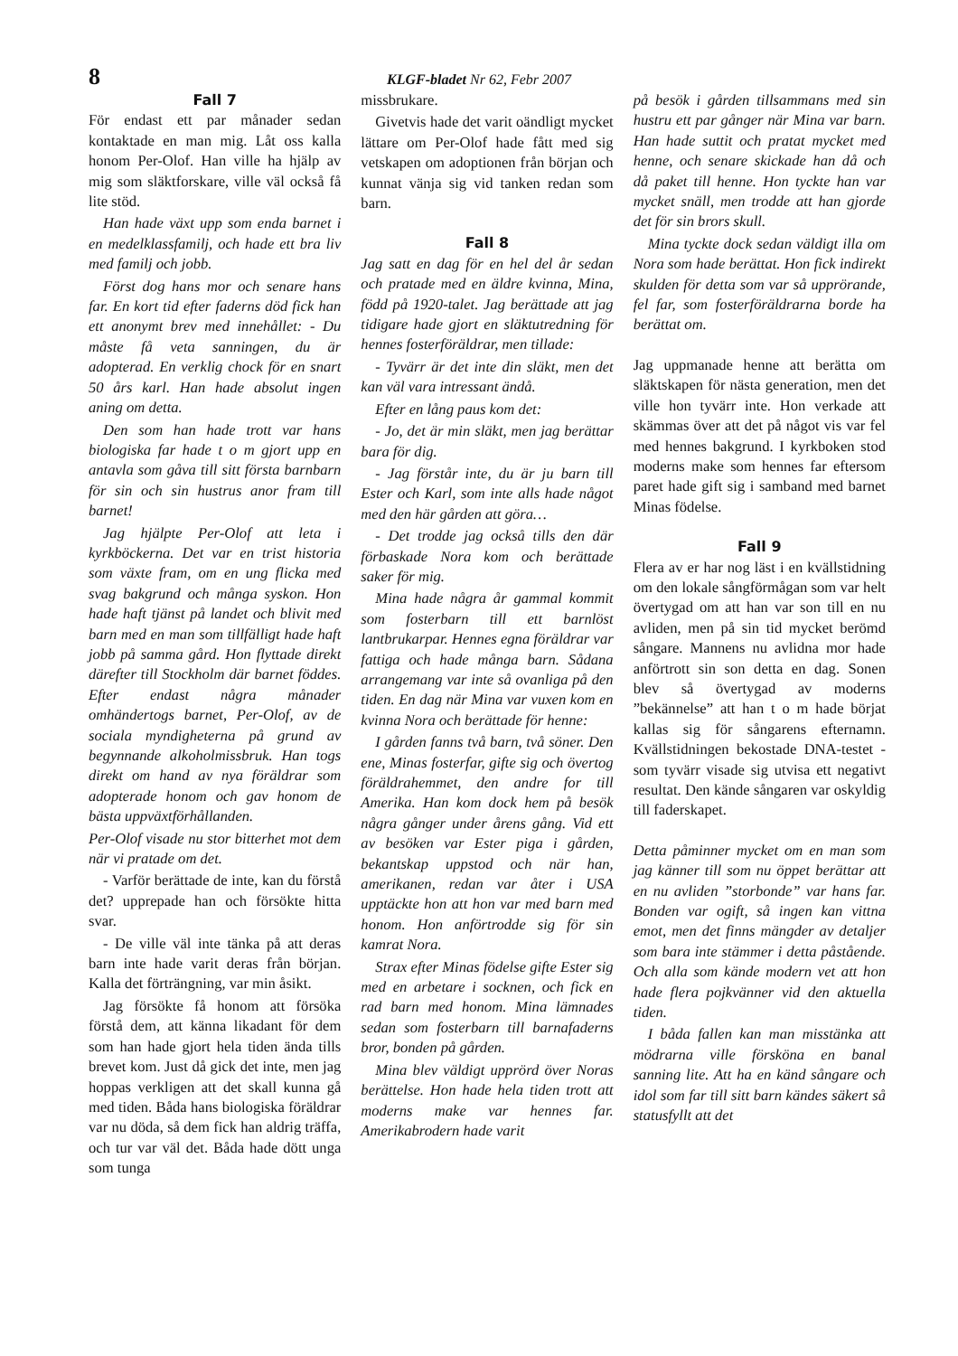8 KLGF-bladet Nr 62, Febr 2007
Fall 7
För endast ett par månader sedan kontaktade en man mig. Låt oss kalla honom Per-Olof. Han ville ha hjälp av mig som släktforskare, ville väl också få lite stöd.
Han hade växt upp som enda barnet i en medelklassfamilj, och hade ett bra liv med familj och jobb.
Först dog hans mor och senare hans far. En kort tid efter faderns död fick han ett anonymt brev med innehållet: - Du måste få veta sanningen, du är adopterad. En verklig chock för en snart 50 års karl. Han hade absolut ingen aning om detta.
Den som han hade trott var hans biologiska far hade t o m gjort upp en antavla som gåva till sitt första barnbarn för sin och sin hustrus anor fram till barnet!
Jag hjälpte Per-Olof att leta i kyrkböckerna. Det var en trist historia som växte fram, om en ung flicka med svag bakgrund och många syskon. Hon hade haft tjänst på landet och blivit med barn med en man som tillfälligt hade haft jobb på samma gård. Hon flyttade direkt därefter till Stockholm där barnet föddes. Efter endast några månader omhändertogs barnet, Per-Olof, av de sociala myndigheterna på grund av begynnande alkoholmissbruk. Han togs direkt om hand av nya föräldrar som adopterade honom och gav honom de bästa uppväxtförhållanden.
Per-Olof visade nu stor bitterhet mot dem när vi pratade om det.
- Varför berättade de inte, kan du förstå det? upprepade han och försökte hitta svar.
- De ville väl inte tänka på att deras barn inte hade varit deras från början. Kalla det förträngning, var min åsikt.
Jag försökte få honom att försöka förstå dem, att känna likadant för dem som han hade gjort hela tiden ända tills brevet kom. Just då gick det inte, men jag hoppas verkligen att det skall kunna gå med tiden. Båda hans biologiska föräldrar var nu döda, så dem fick han aldrig träffa, och tur var väl det. Båda hade dött unga som tunga
missbrukare.
Givetvis hade det varit oändligt mycket lättare om Per-Olof hade fått med sig vetskapen om adoptionen från början och kunnat vänja sig vid tanken redan som barn.
Fall 8
Jag satt en dag för en hel del år sedan och pratade med en äldre kvinna, Mina, född på 1920-talet. Jag berättade att jag tidigare hade gjort en släktutredning för hennes fosterföräldrar, men tillade:
- Tyvärr är det inte din släkt, men det kan väl vara intressant ändå.
Efter en lång paus kom det:
- Jo, det är min släkt, men jag berättar bara för dig.
- Jag förstår inte, du är ju barn till Ester och Karl, som inte alls hade något med den här gården att göra…
- Det trodde jag också tills den där förbaskade Nora kom och berättade saker för mig.
Mina hade några år gammal kommit som fosterbarn till ett barnlöst lantbrukarpar. Hennes egna föräldrar var fattiga och hade många barn. Sådana arrangemang var inte så ovanliga på den tiden. En dag när Mina var vuxen kom en kvinna Nora och berättade för henne:
I gården fanns två barn, två söner. Den ene, Minas fosterfar, gifte sig och övertog föräldrahemmet, den andre for till Amerika. Han kom dock hem på besök några gånger under årens gång. Vid ett av besöken var Ester piga i gården, bekantskap uppstod och när han, amerikanen, redan var åter i USA upptäckte hon att hon var med barn med honom. Hon anförtrodde sig för sin kamrat Nora.
Strax efter Minas födelse gifte Ester sig med en arbetare i socknen, och fick en rad barn med honom. Mina lämnades sedan som fosterbarn till barnafaderns bror, bonden på gården.
Mina blev väldigt upprörd över Noras berättelse. Hon hade hela tiden trott att moderns make var hennes far. Amerikabrodern hade varit
på besök i gården tillsammans med sin hustru ett par gånger när Mina var barn. Han hade suttit och pratat mycket med henne, och senare skickade han då och då paket till henne. Hon tyckte han var mycket snäll, men trodde att han gjorde det för sin brors skull.
Mina tyckte dock sedan väldigt illa om Nora som hade berättat. Hon fick indirekt skulden för detta som var så upprörande, fel far, som fosterföräldrarna borde ha berättat om.
Jag uppmanade henne att berätta om släktskapen för nästa generation, men det ville hon tyvärr inte. Hon verkade att skämmas över att det på något vis var fel med hennes bakgrund. I kyrkboken stod moderns make som hennes far eftersom paret hade gift sig i samband med barnet Minas födelse.
Fall 9
Flera av er har nog läst i en kvällstidning om den lokale sångförmågan som var helt övertygad om att han var son till en nu avliden, men på sin tid mycket berömd sångare. Mannens nu avlidna mor hade anförtrott sin son detta en dag. Sonen blev så övertygad av moderns ”bekännelse” att han t o m hade börjat kallas sig för sångarens efternamn. Kvällstidningen bekostade DNA-testet - som tyvärr visade sig utvisa ett negativt resultat. Den kände sångaren var oskyldig till faderskapet.
Detta påminner mycket om en man som jag känner till som nu öppet berättar att en nu avliden ”storbonde” var hans far. Bonden var ogift, så ingen kan vittna emot, men det finns mängder av detaljer som bara inte stämmer i detta påstående. Och alla som kände modern vet att hon hade flera pojkvänner vid den aktuella tiden.
I båda fallen kan man misstänka att mödrarna ville försköna en banal sanning lite. Att ha en känd sångare och idol som far till sitt barn kändes säkert så statusfyllt att det